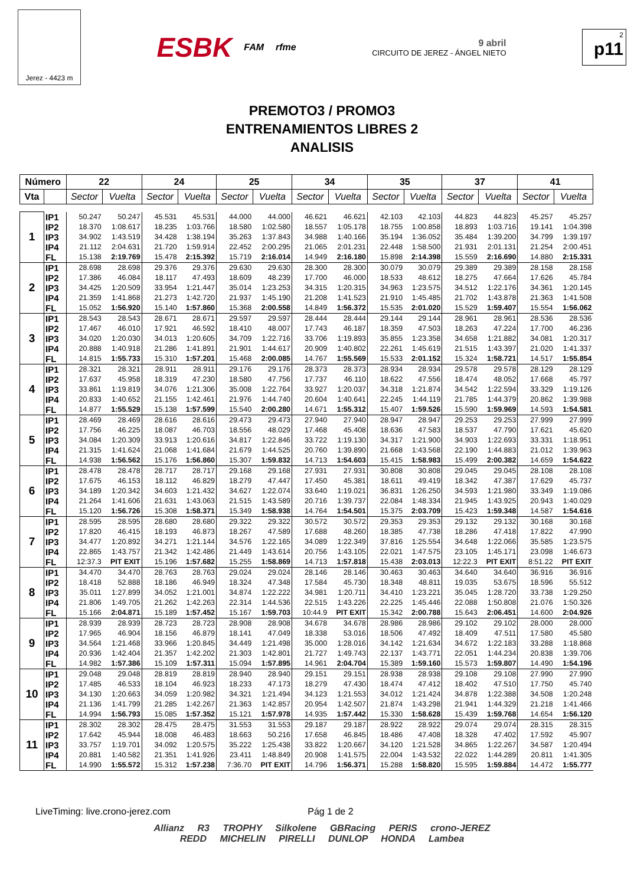Jerez - 4423 m
ESBK FAM rfme
9 abril
CIRCUITO DE JEREZ - ÁNGEL NIETO
2
p11
PREMOTO3 / PROMO3
ENTRENAMIENTOS LIBRES 2
ANALISIS
| Número | | 22 | | 24 | | 25 | | 34 | | 35 | | 37 | | 41 | |
| --- | --- | --- | --- | --- | --- | --- | --- | --- | --- | --- | --- | --- | --- | --- | --- |
| Vta | | Sector | Vuelta | Sector | Vuelta | Sector | Vuelta | Sector | Vuelta | Sector | Vuelta | Sector | Vuelta | Sector | Vuelta |
| 1 | IP1 | 50.247 | 50.247 | 45.531 | 45.531 | 44.000 | 44.000 | 46.621 | 46.621 | 42.103 | 42.103 | 44.823 | 44.823 | 45.257 | 45.257 |
| | IP2 | 18.370 | 1:08.617 | 18.235 | 1:03.766 | 18.580 | 1:02.580 | 18.557 | 1:05.178 | 18.755 | 1:00.858 | 18.893 | 1:03.716 | 19.141 | 1:04.398 |
| | IP3 | 34.902 | 1:43.519 | 34.428 | 1:38.194 | 35.263 | 1:37.843 | 34.988 | 1:40.166 | 35.194 | 1:36.052 | 35.484 | 1:39.200 | 34.799 | 1:39.197 |
| | IP4 | 21.112 | 2:04.631 | 21.720 | 1:59.914 | 22.452 | 2:00.295 | 21.065 | 2:01.231 | 22.448 | 1:58.500 | 21.931 | 2:01.131 | 21.254 | 2:00.451 |
| | FL | 15.138 | 2:19.769 | 15.478 | 2:15.392 | 15.719 | 2:16.014 | 14.949 | 2:16.180 | 15.898 | 2:14.398 | 15.559 | 2:16.690 | 14.880 | 2:15.331 |
| 2 | IP1 | 28.698 | 28.698 | 29.376 | 29.376 | 29.630 | 29.630 | 28.300 | 28.300 | 30.079 | 30.079 | 29.389 | 29.389 | 28.158 | 28.158 |
| | IP2 | 17.386 | 46.084 | 18.117 | 47.493 | 18.609 | 48.239 | 17.700 | 46.000 | 18.533 | 48.612 | 18.275 | 47.664 | 17.626 | 45.784 |
| | IP3 | 34.425 | 1:20.509 | 33.954 | 1:21.447 | 35.014 | 1:23.253 | 34.315 | 1:20.315 | 34.963 | 1:23.575 | 34.512 | 1:22.176 | 34.361 | 1:20.145 |
| | IP4 | 21.359 | 1:41.868 | 21.273 | 1:42.720 | 21.937 | 1:45.190 | 21.208 | 1:41.523 | 21.910 | 1:45.485 | 21.702 | 1:43.878 | 21.363 | 1:41.508 |
| | FL | 15.052 | 1:56.920 | 15.140 | 1:57.860 | 15.368 | 2:00.558 | 14.849 | 1:56.372 | 15.535 | 2:01.020 | 15.529 | 1:59.407 | 15.554 | 1:56.062 |
| 3 | IP1 | 28.543 | 28.543 | 28.671 | 28.671 | 29.597 | 29.597 | 28.444 | 28.444 | 29.144 | 29.144 | 28.961 | 28.961 | 28.536 | 28.536 |
| | IP2 | 17.467 | 46.010 | 17.921 | 46.592 | 18.410 | 48.007 | 17.743 | 46.187 | 18.359 | 47.503 | 18.263 | 47.224 | 17.700 | 46.236 |
| | IP3 | 34.020 | 1:20.030 | 34.013 | 1:20.605 | 34.709 | 1:22.716 | 33.706 | 1:19.893 | 35.855 | 1:23.358 | 34.658 | 1:21.882 | 34.081 | 1:20.317 |
| | IP4 | 20.888 | 1:40.918 | 21.286 | 1:41.891 | 21.901 | 1:44.617 | 20.909 | 1:40.802 | 22.261 | 1:45.619 | 21.515 | 1:43.397 | 21.020 | 1:41.337 |
| | FL | 14.815 | 1:55.733 | 15.310 | 1:57.201 | 15.468 | 2:00.085 | 14.767 | 1:55.569 | 15.533 | 2:01.152 | 15.324 | 1:58.721 | 14.517 | 1:55.854 |
| 4 | IP1 | 28.321 | 28.321 | 28.911 | 28.911 | 29.176 | 29.176 | 28.373 | 28.373 | 28.934 | 28.934 | 29.578 | 29.578 | 28.129 | 28.129 |
| | IP2 | 17.637 | 45.958 | 18.319 | 47.230 | 18.580 | 47.756 | 17.737 | 46.110 | 18.622 | 47.556 | 18.474 | 48.052 | 17.668 | 45.797 |
| | IP3 | 33.861 | 1:19.819 | 34.076 | 1:21.306 | 35.008 | 1:22.764 | 33.927 | 1:20.037 | 34.318 | 1:21.874 | 34.542 | 1:22.594 | 33.329 | 1:19.126 |
| | IP4 | 20.833 | 1:40.652 | 21.155 | 1:42.461 | 21.976 | 1:44.740 | 20.604 | 1:40.641 | 22.245 | 1:44.119 | 21.785 | 1:44.379 | 20.862 | 1:39.988 |
| | FL | 14.877 | 1:55.529 | 15.138 | 1:57.599 | 15.540 | 2:00.280 | 14.671 | 1:55.312 | 15.407 | 1:59.526 | 15.590 | 1:59.969 | 14.593 | 1:54.581 |
| 5 | IP1 | 28.469 | 28.469 | 28.616 | 28.616 | 29.473 | 29.473 | 27.940 | 27.940 | 28.947 | 28.947 | 29.253 | 29.253 | 27.999 | 27.999 |
| | IP2 | 17.756 | 46.225 | 18.087 | 46.703 | 18.556 | 48.029 | 17.468 | 45.408 | 18.636 | 47.583 | 18.537 | 47.790 | 17.621 | 45.620 |
| | IP3 | 34.084 | 1:20.309 | 33.913 | 1:20.616 | 34.817 | 1:22.846 | 33.722 | 1:19.130 | 34.317 | 1:21.900 | 34.903 | 1:22.693 | 33.331 | 1:18.951 |
| | IP4 | 21.315 | 1:41.624 | 21.068 | 1:41.684 | 21.679 | 1:44.525 | 20.760 | 1:39.890 | 21.668 | 1:43.568 | 22.190 | 1:44.883 | 21.012 | 1:39.963 |
| | FL | 14.938 | 1:56.562 | 15.176 | 1:56.860 | 15.307 | 1:59.832 | 14.713 | 1:54.603 | 15.415 | 1:58.983 | 15.499 | 2:00.382 | 14.659 | 1:54.622 |
| 6 | IP1 | 28.478 | 28.478 | 28.717 | 28.717 | 29.168 | 29.168 | 27.931 | 27.931 | 30.808 | 30.808 | 29.045 | 29.045 | 28.108 | 28.108 |
| | IP2 | 17.675 | 46.153 | 18.112 | 46.829 | 18.279 | 47.447 | 17.450 | 45.381 | 18.611 | 49.419 | 18.342 | 47.387 | 17.629 | 45.737 |
| | IP3 | 34.189 | 1:20.342 | 34.603 | 1:21.432 | 34.627 | 1:22.074 | 33.640 | 1:19.021 | 36.831 | 1:26.250 | 34.593 | 1:21.980 | 33.349 | 1:19.086 |
| | IP4 | 21.264 | 1:41.606 | 21.631 | 1:43.063 | 21.515 | 1:43.589 | 20.716 | 1:39.737 | 22.084 | 1:48.334 | 21.945 | 1:43.925 | 20.943 | 1:40.029 |
| | FL | 15.120 | 1:56.726 | 15.308 | 1:58.371 | 15.349 | 1:58.938 | 14.764 | 1:54.501 | 15.375 | 2:03.709 | 15.423 | 1:59.348 | 14.587 | 1:54.616 |
| 7 | IP1 | 28.595 | 28.595 | 28.680 | 28.680 | 29.322 | 29.322 | 30.572 | 30.572 | 29.353 | 29.353 | 29.132 | 29.132 | 30.168 | 30.168 |
| | IP2 | 17.820 | 46.415 | 18.193 | 46.873 | 18.267 | 47.589 | 17.688 | 48.260 | 18.385 | 47.738 | 18.286 | 47.418 | 17.822 | 47.990 |
| | IP3 | 34.477 | 1:20.892 | 34.271 | 1:21.144 | 34.576 | 1:22.165 | 34.089 | 1:22.349 | 37.816 | 1:25.554 | 34.648 | 1:22.066 | 35.585 | 1:23.575 |
| | IP4 | 22.865 | 1:43.757 | 21.342 | 1:42.486 | 21.449 | 1:43.614 | 20.756 | 1:43.105 | 22.021 | 1:47.575 | 23.105 | 1:45.171 | 23.098 | 1:46.673 |
| | FL | 12:37.3 | PIT EXIT | 15.196 | 1:57.682 | 15.255 | 1:58.869 | 14.713 | 1:57.818 | 15.438 | 2:03.013 | 12:22.3 | PIT EXIT | 8:51.22 | PIT EXIT |
| 8 | IP1 | 34.470 | 34.470 | 28.763 | 28.763 | 29.024 | 29.024 | 28.146 | 28.146 | 30.463 | 30.463 | 34.640 | 34.640 | 36.916 | 36.916 |
| | IP2 | 18.418 | 52.888 | 18.186 | 46.949 | 18.324 | 47.348 | 17.584 | 45.730 | 18.348 | 48.811 | 19.035 | 53.675 | 18.596 | 55.512 |
| | IP3 | 35.011 | 1:27.899 | 34.052 | 1:21.001 | 34.874 | 1:22.222 | 34.981 | 1:20.711 | 34.410 | 1:23.221 | 35.045 | 1:28.720 | 33.738 | 1:29.250 |
| | IP4 | 21.806 | 1:49.705 | 21.262 | 1:42.263 | 22.314 | 1:44.536 | 22.515 | 1:43.226 | 22.225 | 1:45.446 | 22.088 | 1:50.808 | 21.076 | 1:50.326 |
| | FL | 15.166 | 2:04.871 | 15.189 | 1:57.452 | 15.167 | 1:59.703 | 10:44.9 | PIT EXIT | 15.342 | 2:00.788 | 15.643 | 2:06.451 | 14.600 | 2:04.926 |
| 9 | IP1 | 28.939 | 28.939 | 28.723 | 28.723 | 28.908 | 28.908 | 34.678 | 34.678 | 28.986 | 28.986 | 29.102 | 29.102 | 28.000 | 28.000 |
| | IP2 | 17.965 | 46.904 | 18.156 | 46.879 | 18.141 | 47.049 | 18.338 | 53.016 | 18.506 | 47.492 | 18.409 | 47.511 | 17.580 | 45.580 |
| | IP3 | 34.564 | 1:21.468 | 33.966 | 1:20.845 | 34.449 | 1:21.498 | 35.000 | 1:28.016 | 34.142 | 1:21.634 | 34.672 | 1:22.183 | 33.288 | 1:18.868 |
| | IP4 | 20.936 | 1:42.404 | 21.357 | 1:42.202 | 21.303 | 1:42.801 | 21.727 | 1:49.743 | 22.137 | 1:43.771 | 22.051 | 1:44.234 | 20.838 | 1:39.706 |
| | FL | 14.982 | 1:57.386 | 15.109 | 1:57.311 | 15.094 | 1:57.895 | 14.961 | 2:04.704 | 15.389 | 1:59.160 | 15.573 | 1:59.807 | 14.490 | 1:54.196 |
| 10 | IP1 | 29.048 | 29.048 | 28.819 | 28.819 | 28.940 | 28.940 | 29.151 | 29.151 | 28.938 | 28.938 | 29.108 | 29.108 | 27.990 | 27.990 |
| | IP2 | 17.485 | 46.533 | 18.104 | 46.923 | 18.233 | 47.173 | 18.279 | 47.430 | 18.474 | 47.412 | 18.402 | 47.510 | 17.750 | 45.740 |
| | IP3 | 34.130 | 1:20.663 | 34.059 | 1:20.982 | 34.321 | 1:21.494 | 34.123 | 1:21.553 | 34.012 | 1:21.424 | 34.878 | 1:22.388 | 34.508 | 1:20.248 |
| | IP4 | 21.136 | 1:41.799 | 21.285 | 1:42.267 | 21.363 | 1:42.857 | 20.954 | 1:42.507 | 21.874 | 1:43.298 | 21.941 | 1:44.329 | 21.218 | 1:41.466 |
| | FL | 14.994 | 1:56.793 | 15.085 | 1:57.352 | 15.121 | 1:57.978 | 14.935 | 1:57.442 | 15.330 | 1:58.628 | 15.439 | 1:59.768 | 14.654 | 1:56.120 |
| 11 | IP1 | 28.302 | 28.302 | 28.475 | 28.475 | 31.553 | 31.553 | 29.187 | 29.187 | 28.922 | 28.922 | 29.074 | 29.074 | 28.315 | 28.315 |
| | IP2 | 17.642 | 45.944 | 18.008 | 46.483 | 18.663 | 50.216 | 17.658 | 46.845 | 18.486 | 47.408 | 18.328 | 47.402 | 17.592 | 45.907 |
| | IP3 | 33.757 | 1:19.701 | 34.092 | 1:20.575 | 35.222 | 1:25.438 | 33.822 | 1:20.667 | 34.120 | 1:21.528 | 34.865 | 1:22.267 | 34.587 | 1:20.494 |
| | IP4 | 20.881 | 1:40.582 | 21.351 | 1:41.926 | 23.411 | 1:48.849 | 20.908 | 1:41.575 | 22.004 | 1:43.532 | 22.022 | 1:44.289 | 20.811 | 1:41.305 |
| | FL | 14.990 | 1:55.572 | 15.312 | 1:57.238 | 7:36.70 | PIT EXIT | 14.796 | 1:56.371 | 15.288 | 1:58.820 | 15.595 | 1:59.884 | 14.472 | 1:55.777 |
LiveTiming: live.crono-jerez.com Pág 1 de 2
Allianz R3 TROPHY Silkolene GBRacing PERIS crono-JEREZ
REDD MICHELIN PIRELLI DUNLOP HONDA Lambea